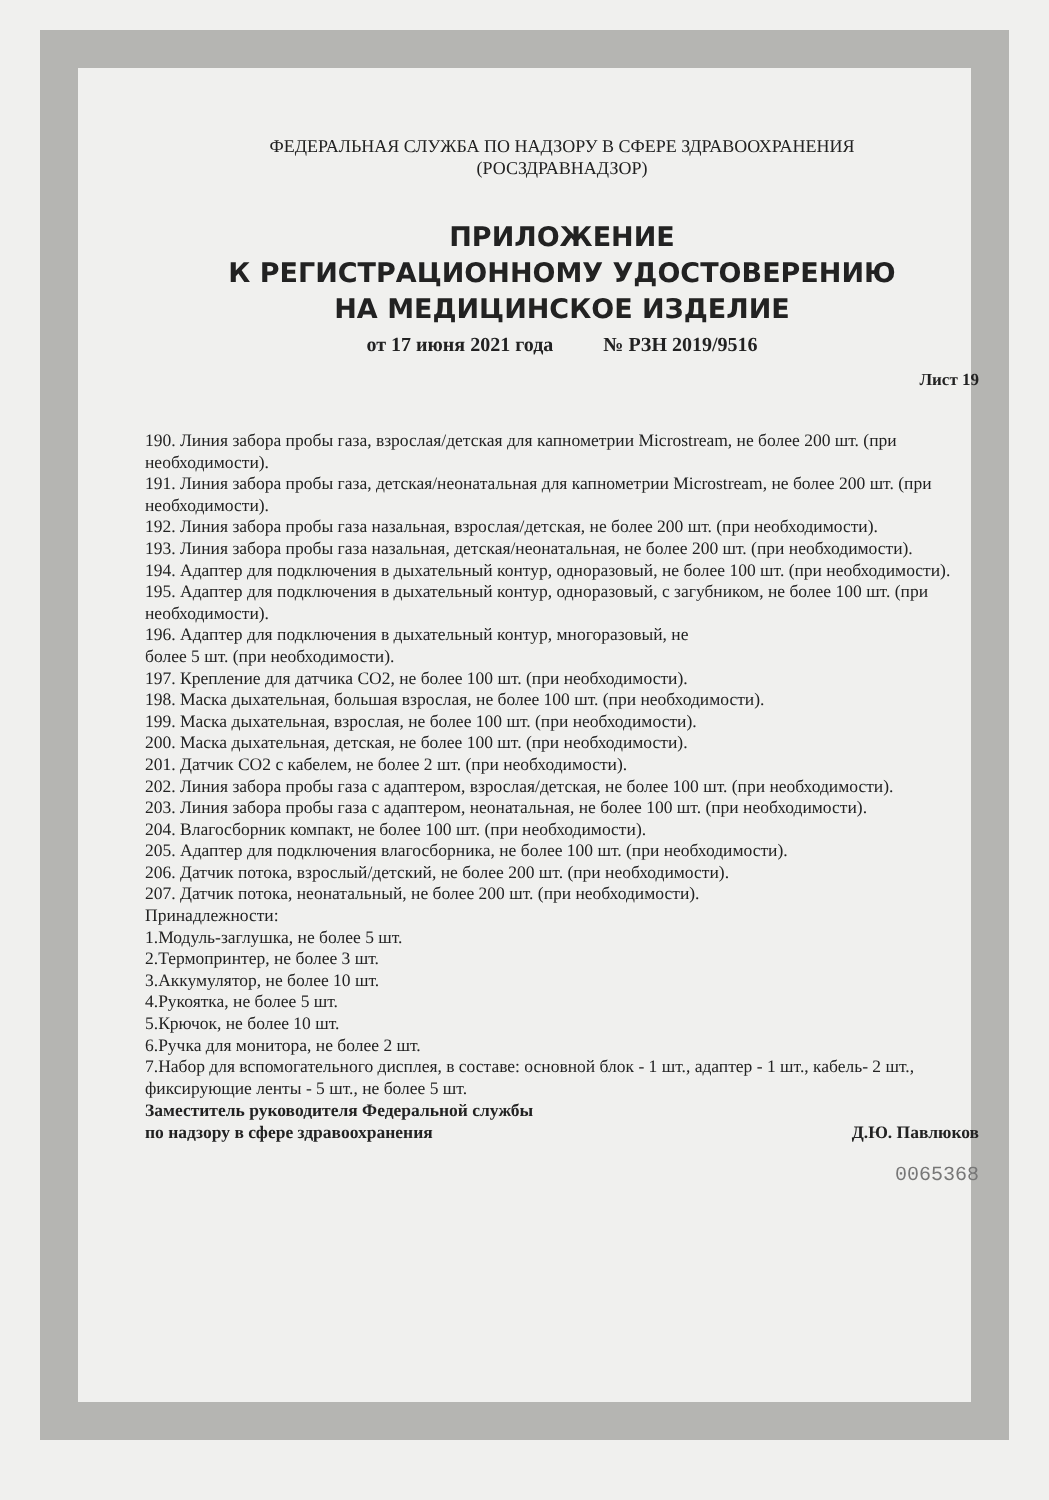ФЕДЕРАЛЬНАЯ СЛУЖБА ПО НАДЗОРУ В СФЕРЕ ЗДРАВООХРАНЕНИЯ
(РОСЗДРАВНАДЗОР)
ПРИЛОЖЕНИЕ
К РЕГИСТРАЦИОННОМУ УДОСТОВЕРЕНИЮ
НА МЕДИЦИНСКОЕ ИЗДЕЛИЕ
от 17 июня 2021 года № РЗН 2019/9516
Лист 19
190. Линия забора пробы газа, взрослая/детская для капнометрии Microstream, не более 200 шт. (при необходимости).
191. Линия забора пробы газа, детская/неонатальная для капнометрии Microstream, не более 200 шт. (при необходимости).
192. Линия забора пробы газа назальная, взрослая/детская, не более 200 шт. (при необходимости).
193. Линия забора пробы газа назальная, детская/неонатальная, не более 200 шт. (при необходимости).
194. Адаптер для подключения в дыхательный контур, одноразовый, не более 100 шт. (при необходимости).
195. Адаптер для подключения в дыхательный контур, одноразовый, с загубником, не более 100 шт. (при необходимости).
196. Адаптер для подключения в дыхательный контур, многоразовый, не
более 5 шт. (при необходимости).
197. Крепление для датчика CO2, не более 100 шт. (при необходимости).
198. Маска дыхательная, большая взрослая, не более 100 шт. (при необходимости).
199. Маска дыхательная, взрослая, не более 100 шт. (при необходимости).
200. Маска дыхательная, детская, не более 100 шт. (при необходимости).
201. Датчик CO2 с кабелем, не более 2 шт. (при необходимости).
202. Линия забора пробы газа с адаптером, взрослая/детская, не более 100 шт. (при необходимости).
203. Линия забора пробы газа с адаптером, неонатальная, не более 100 шт. (при необходимости).
204. Влагосборник компакт, не более 100 шт. (при необходимости).
205. Адаптер для подключения влагосборника, не более 100 шт. (при необходимости).
206. Датчик потока, взрослый/детский, не более 200 шт. (при необходимости).
207. Датчик потока, неонатальный, не более 200 шт. (при необходимости).
Принадлежности:
1.Модуль-заглушка, не более 5 шт.
2.Термопринтер, не более 3 шт.
3.Аккумулятор, не более 10 шт.
4.Рукоятка, не более 5 шт.
5.Крючок, не более 10 шт.
6.Ручка для монитора, не более 2 шт.
7.Набор для вспомогательного дисплея, в составе: основной блок - 1 шт., адаптер - 1 шт., кабель- 2 шт., фиксирующие ленты - 5 шт., не более 5 шт.
Заместитель руководителя Федеральной службы
по надзору в сфере здравоохранения
Д.Ю. Павлюков
0065368